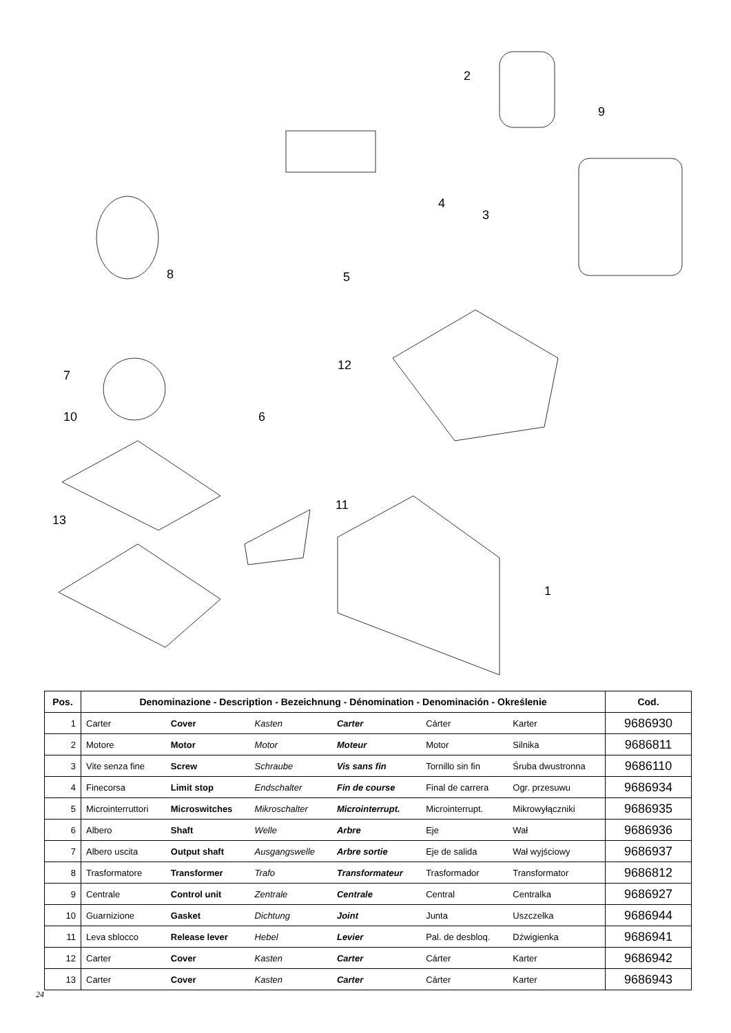2
9
4
3
8 5
12
7
10 6
11
13
1
| Pos. | Denominazione - Description - Bezeichnung - Dénomination - Denominación - Określenie | | | | | | Cod. |
| --- | --- | --- | --- | --- | --- | --- | --- |
| 1 | Carter | Cover | Kasten | Carter | Cárter | Karter | 9686930 |
| 2 | Motore | Motor | Motor | Moteur | Motor | Silnika | 9686811 |
| 3 | Vite senza fine | Screw | Schraube | Vis sans fin | Tornillo sin fin | Śruba dwustronna | 9686110 |
| 4 | Finecorsa | Limit stop | Endschalter | Fin de course | Final de carrera | Ogr. przesuwu | 9686934 |
| 5 | Microinterruttori | Microswitches | Mikroschalter | Microinterrupt. | Microinterrupt. | Mikrowyłączniki | 9686935 |
| 6 | Albero | Shaft | Welle | Arbre | Eje | Wał | 9686936 |
| 7 | Albero uscita | Output shaft | Ausgangswelle | Arbre sortie | Eje de salida | Wał wyjściowy | 9686937 |
| 8 | Trasformatore | Transformer | Trafo | Transformateur | Trasformador | Transformator | 9686812 |
| 9 | Centrale | Control unit | Zentrale | Centrale | Central | Centralka | 9686927 |
| 10 | Guarnizione | Gasket | Dichtung | Joint | Junta | Uszczelka | 9686944 |
| 11 | Leva sblocco | Release lever | Hebel | Levier | Pal. de desbloq. | Dźwigienka | 9686941 |
| 12 | Carter | Cover | Kasten | Carter | Cárter | Karter | 9686942 |
| 13 | Carter | Cover | Kasten | Carter | Cárter | Karter | 9686943 |
24